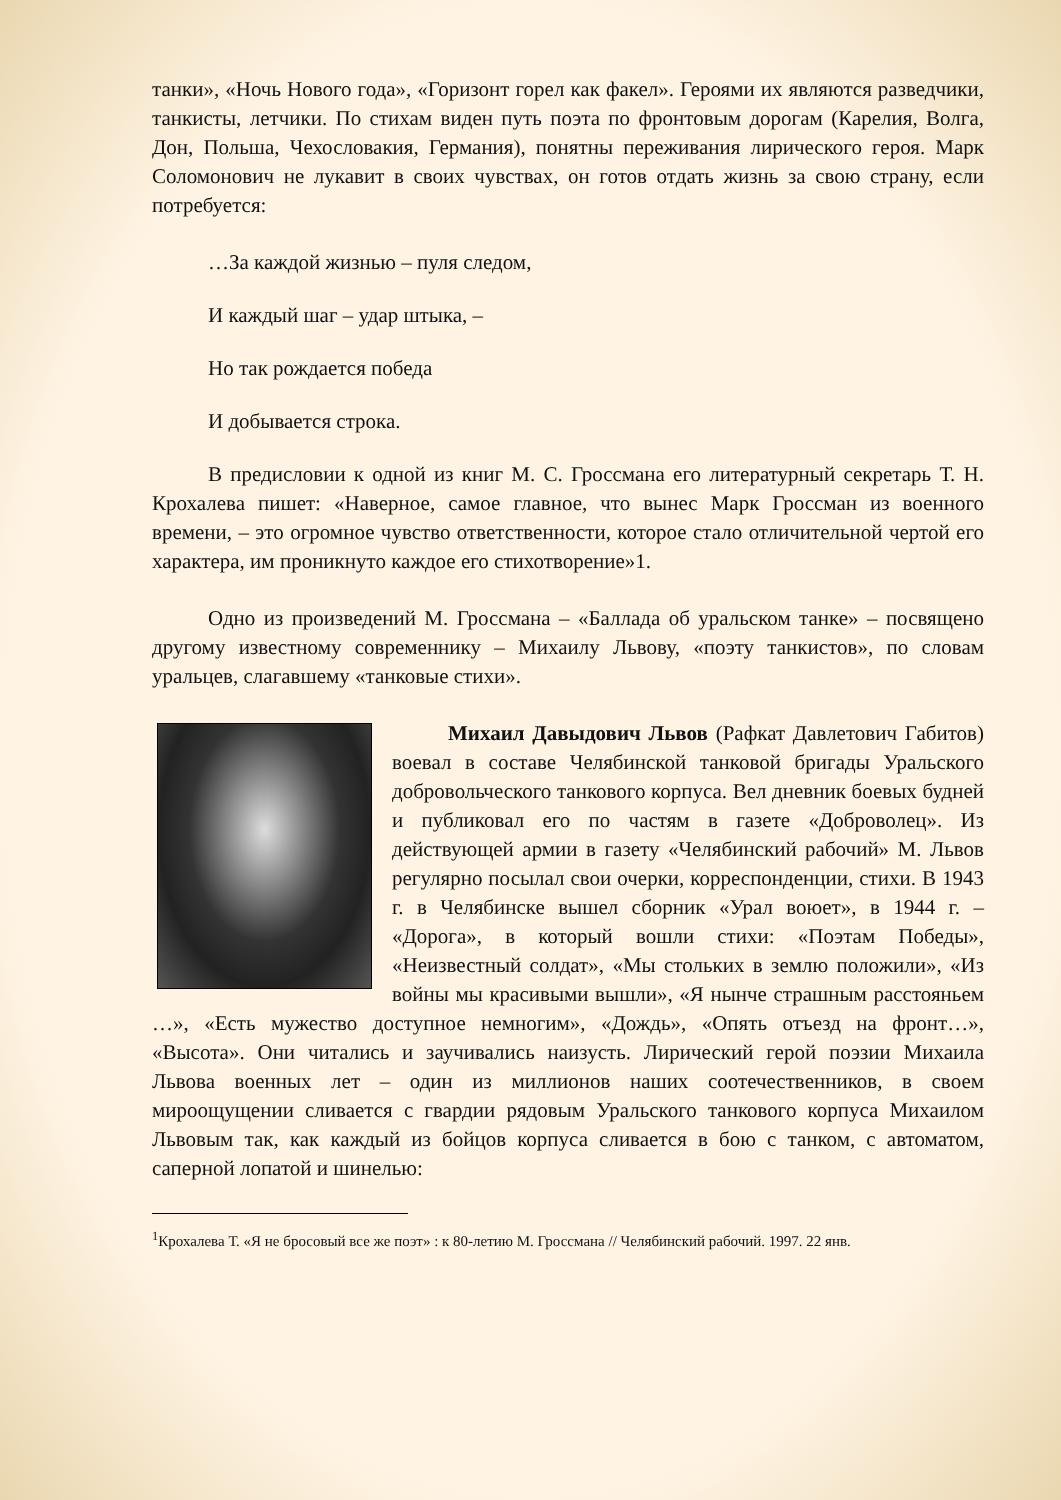танки», «Ночь Нового года», «Горизонт горел как факел». Героями их являются разведчики, танкисты, летчики. По стихам виден путь поэта по фронтовым дорогам (Карелия, Волга, Дон, Польша, Чехословакия, Германия), понятны переживания лирического героя. Марк Соломонович не лукавит в своих чувствах, он готов отдать жизнь за свою страну, если потребуется:
…За каждой жизнью – пуля следом,
И каждый шаг – удар штыка, –
Но так рождается победа
И добывается строка.
В предисловии к одной из книг М. С. Гроссмана его литературный секретарь Т. Н. Крохалева пишет: «Наверное, самое главное, что вынес Марк Гроссман из военного времени, – это огромное чувство ответственности, которое стало отличительной чертой его характера, им проникнуто каждое его стихотворение»1.
Одно из произведений М. Гроссмана – «Баллада об уральском танке» – посвящено другому известному современнику – Михаилу Львову, «поэту танкистов», по словам уральцев, слагавшему «танковые стихи».
Михаил Давыдович Львов (Рафкат Давлетович Габитов) воевал в составе Челябинской танковой бригады Уральского добровольческого танкового корпуса. Вел дневник боевых будней и публиковал его по частям в газете «Доброволец». Из действующей армии в газету «Челябинский рабочий» М. Львов регулярно посылал свои очерки, корреспонденции, стихи. В 1943 г. в Челябинске вышел сборник «Урал воюет», в 1944 г. – «Дорога», в который вошли стихи: «Поэтам Победы», «Неизвестный солдат», «Мы стольких в землю положили», «Из войны мы красивыми вышли», «Я нынче страшным расстояньем …», «Есть мужество доступное немногим», «Дождь», «Опять отъезд на фронт…», «Высота». Они читались и заучивались наизусть. Лирический герой поэзии Михаила Львова военных лет – один из миллионов наших соотечественников, в своем мироощущении сливается с гвардии рядовым Уральского танкового корпуса Михаилом Львовым так, как каждый из бойцов корпуса сливается в бою с танком, с автоматом, саперной лопатой и шинелью:
<sup>1</sup> Крохалева Т. «Я не бросовый все же поэт» : к 80-летию М. Гроссмана // Челябинский рабочий. 1997. 22 янв.